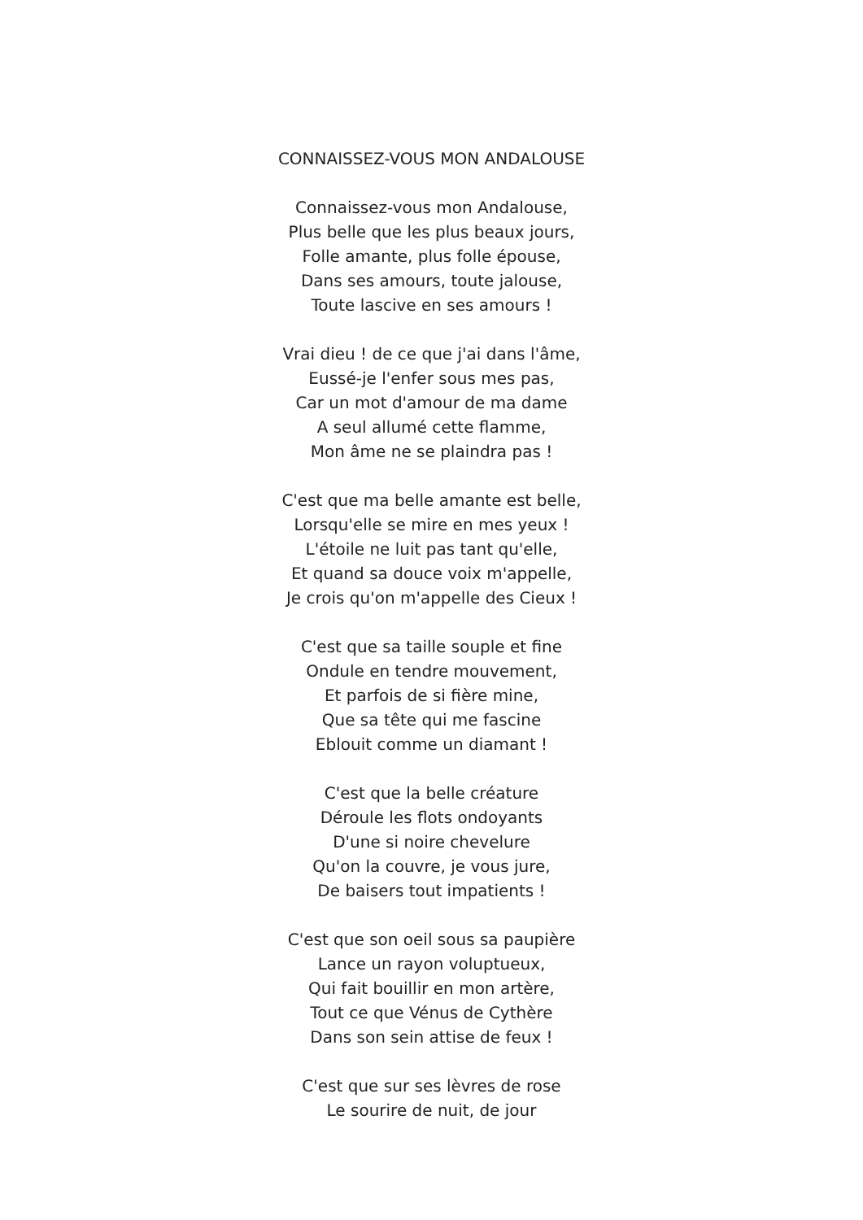CONNAISSEZ-VOUS MON ANDALOUSE
Connaissez-vous mon Andalouse,
Plus belle que les plus beaux jours,
Folle amante, plus folle épouse,
Dans ses amours, toute jalouse,
Toute lascive en ses amours !
Vrai dieu ! de ce que j'ai dans l'âme,
Eussé-je l'enfer sous mes pas,
Car un mot d'amour de ma dame
A seul allumé cette flamme,
Mon âme ne se plaindra pas !
C'est que ma belle amante est belle,
Lorsqu'elle se mire en mes yeux !
L'étoile ne luit pas tant qu'elle,
Et quand sa douce voix m'appelle,
Je crois qu'on m'appelle des Cieux !
C'est que sa taille souple et fine
Ondule en tendre mouvement,
Et parfois de si fière mine,
Que sa tête qui me fascine
Eblouit comme un diamant !
C'est que la belle créature
Déroule les flots ondoyants
D'une si noire chevelure
Qu'on la couvre, je vous jure,
De baisers tout impatients !
C'est que son oeil sous sa paupière
Lance un rayon voluptueux,
Qui fait bouillir en mon artère,
Tout ce que Vénus de Cythère
Dans son sein attise de feux !
C'est que sur ses lèvres de rose
Le sourire de nuit, de jour